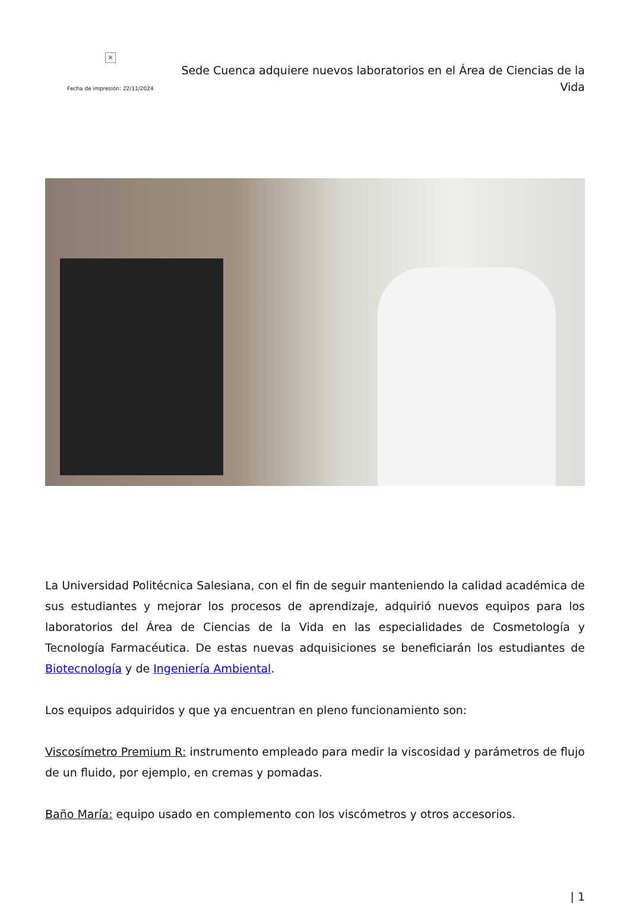×
Fecha de impresión: 22/11/2024
Sede Cuenca adquiere nuevos laboratorios en el Área de Ciencias de la Vida
La Universidad Politécnica Salesiana, con el fin de seguir manteniendo la calidad académica de sus estudiantes y mejorar los procesos de aprendizaje, adquirió nuevos equipos para los laboratorios del Área de Ciencias de la Vida en las especialidades de Cosmetología y Tecnología Farmacéutica. De estas nuevas adquisiciones se beneficiarán los estudiantes de Biotecnología y de Ingeniería Ambiental.
Los equipos adquiridos y que ya encuentran en pleno funcionamiento son:
Viscosímetro Premium R: instrumento empleado para medir la viscosidad y parámetros de flujo de un fluido, por ejemplo, en cremas y pomadas.
Baño María: equipo usado en complemento con los viscómetros y otros accesorios.
| 1